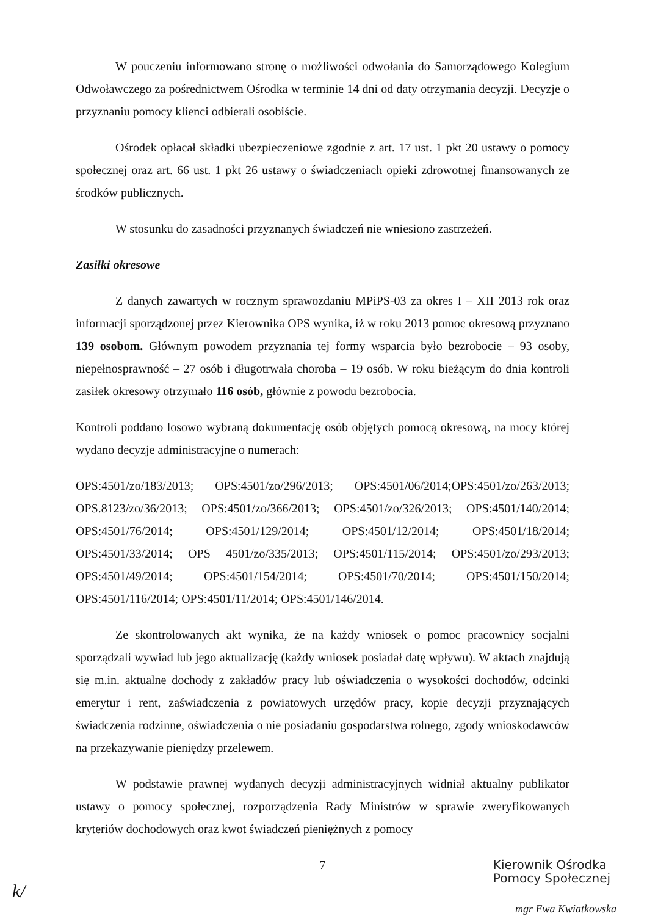W pouczeniu informowano stronę o możliwości odwołania do Samorządowego Kolegium Odwoławczego za pośrednictwem Ośrodka w terminie 14 dni od daty otrzymania decyzji. Decyzje o przyznaniu pomocy klienci odbierali osobiście.
Ośrodek opłacał składki ubezpieczeniowe zgodnie z art. 17 ust. 1 pkt 20 ustawy o pomocy społecznej oraz art. 66 ust. 1 pkt 26 ustawy o świadczeniach opieki zdrowotnej finansowanych ze środków publicznych.
W stosunku do zasadności przyznanych świadczeń nie wniesiono zastrzeżeń.
Zasiłki okresowe
Z danych zawartych w rocznym sprawozdaniu MPiPS-03 za okres I – XII 2013 rok oraz informacji sporządzonej przez Kierownika OPS wynika, iż w roku 2013 pomoc okresową przyznano 139 osobom. Głównym powodem przyznania tej formy wsparcia było bezrobocie – 93 osoby, niepełnosprawność – 27 osób i długotrwała choroba – 19 osób. W roku bieżącym do dnia kontroli zasiłek okresowy otrzymało 116 osób, głównie z powodu bezrobocia.
Kontroli poddano losowo wybraną dokumentację osób objętych pomocą okresową, na mocy której wydano decyzje administracyjne o numerach:
OPS:4501/zo/183/2013; OPS:4501/zo/296/2013; OPS:4501/06/2014;OPS:4501/zo/263/2013; OPS.8123/zo/36/2013; OPS:4501/zo/366/2013; OPS:4501/zo/326/2013; OPS:4501/140/2014; OPS:4501/76/2014; OPS:4501/129/2014; OPS:4501/12/2014; OPS:4501/18/2014; OPS:4501/33/2014; OPS 4501/zo/335/2013; OPS:4501/115/2014; OPS:4501/zo/293/2013; OPS:4501/49/2014; OPS:4501/154/2014; OPS:4501/70/2014; OPS:4501/150/2014; OPS:4501/116/2014; OPS:4501/11/2014; OPS:4501/146/2014.
Ze skontrolowanych akt wynika, że na każdy wniosek o pomoc pracownicy socjalni sporządzali wywiad lub jego aktualizację (każdy wniosek posiadał datę wpływu). W aktach znajdują się m.in. aktualne dochody z zakładów pracy lub oświadczenia o wysokości dochodów, odcinki emerytur i rent, zaświadczenia z powiatowych urzędów pracy, kopie decyzji przyznających świadczenia rodzinne, oświadczenia o nie posiadaniu gospodarstwa rolnego, zgody wnioskodawców na przekazywanie pieniędzy przelewem.
W podstawie prawnej wydanych decyzji administracyjnych widniał aktualny publikator ustawy o pomocy społecznej, rozporządzenia Rady Ministrów w sprawie zweryfikowanych kryteriów dochodowych oraz kwot świadczeń pieniężnych z pomocy
7
Kierownik Ośrodka
Pomocy Społecznej
mgr Ewa Kwiatkowska
k/